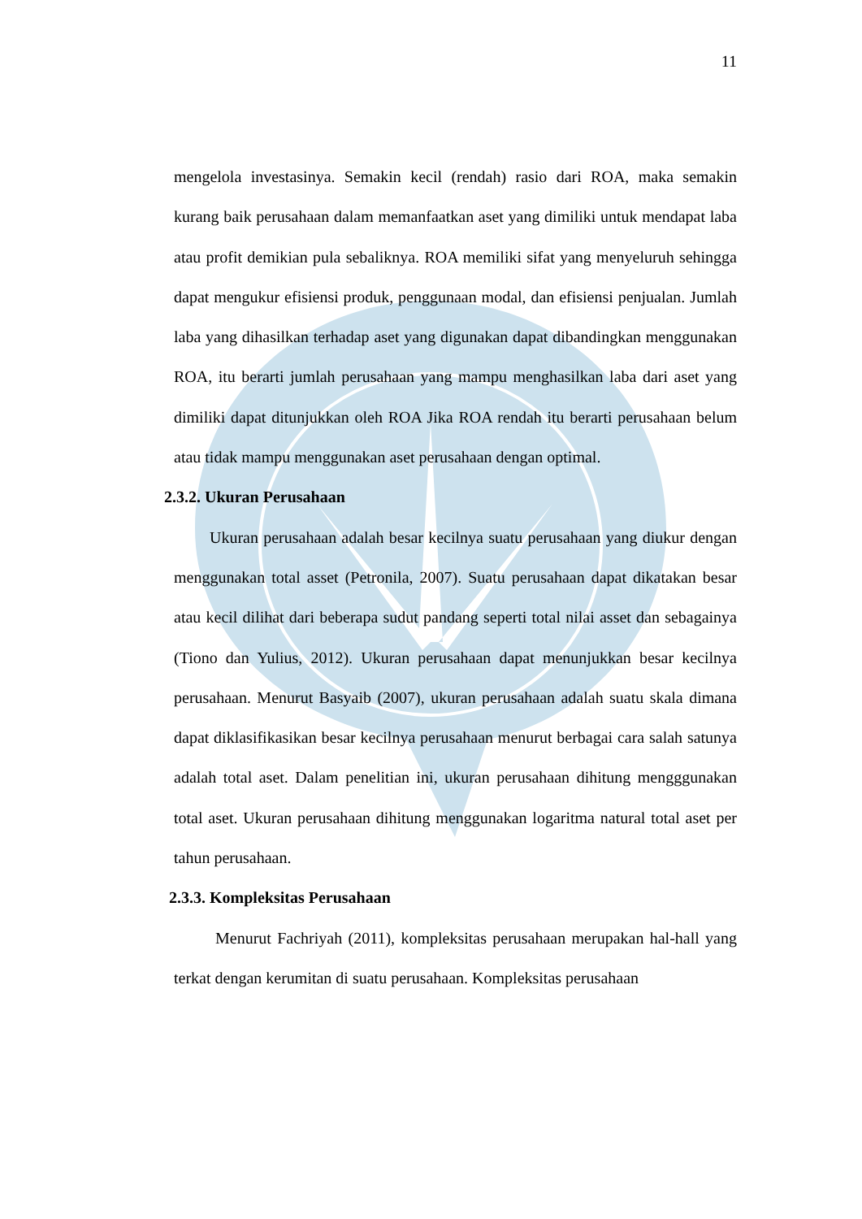11
mengelola investasinya. Semakin kecil (rendah) rasio dari ROA, maka semakin kurang baik perusahaan dalam memanfaatkan aset yang dimiliki untuk mendapat laba atau profit demikian pula sebaliknya. ROA memiliki sifat yang menyeluruh sehingga dapat mengukur efisiensi produk, penggunaan modal, dan efisiensi penjualan. Jumlah laba yang dihasilkan terhadap aset yang digunakan dapat dibandingkan menggunakan ROA, itu berarti jumlah perusahaan yang mampu menghasilkan laba dari aset yang dimiliki dapat ditunjukkan oleh ROA Jika ROA rendah itu berarti perusahaan belum atau tidak mampu menggunakan aset perusahaan dengan optimal.
2.3.2. Ukuran Perusahaan
Ukuran perusahaan adalah besar kecilnya suatu perusahaan yang diukur dengan menggunakan total asset (Petronila, 2007). Suatu perusahaan dapat dikatakan besar atau kecil dilihat dari beberapa sudut pandang seperti total nilai asset dan sebagainya (Tiono dan Yulius, 2012). Ukuran perusahaan dapat menunjukkan besar kecilnya perusahaan. Menurut Basyaib (2007), ukuran perusahaan adalah suatu skala dimana dapat diklasifikasikan besar kecilnya perusahaan menurut berbagai cara salah satunya adalah total aset. Dalam penelitian ini, ukuran perusahaan dihitung mengggunakan total aset. Ukuran perusahaan dihitung menggunakan logaritma natural total aset per tahun perusahaan.
2.3.3. Kompleksitas Perusahaan
Menurut Fachriyah (2011), kompleksitas perusahaan merupakan hal-hall yang terkat dengan kerumitan di suatu perusahaan. Kompleksitas perusahaan